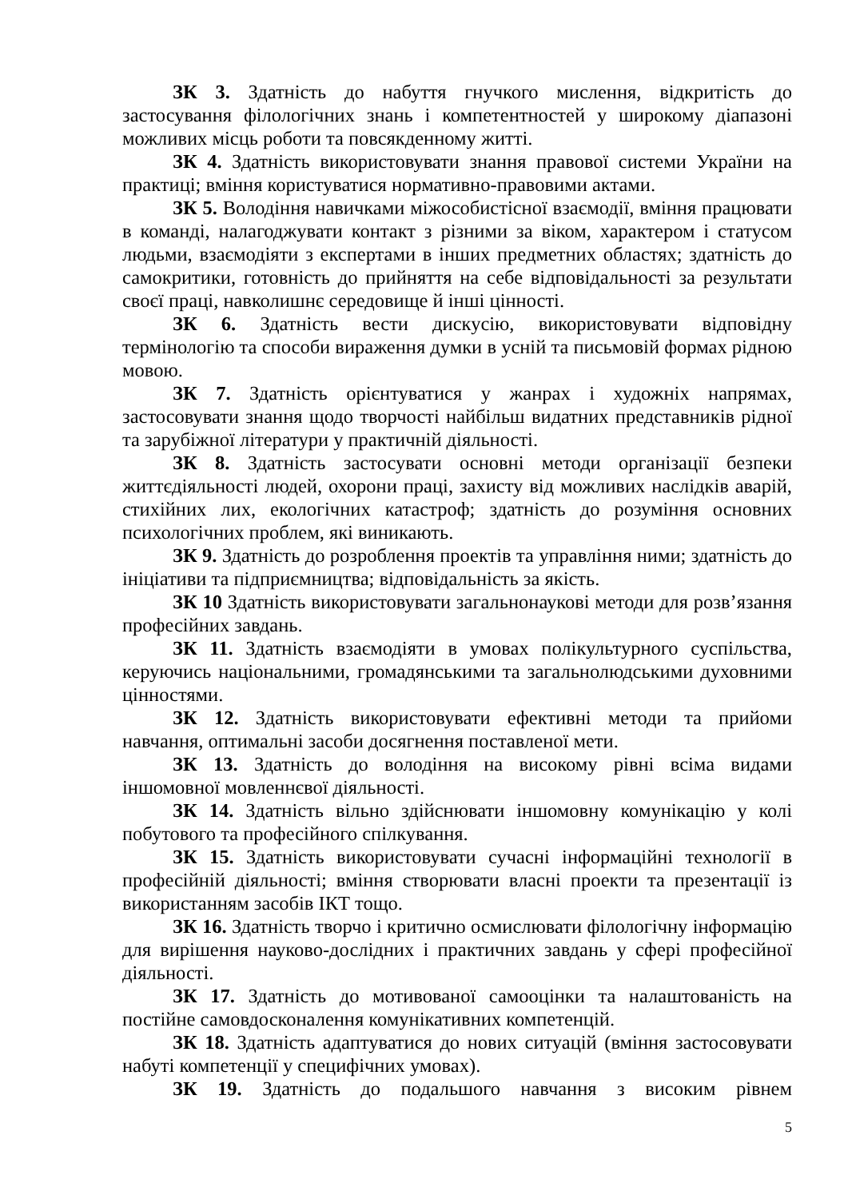ЗК 3. Здатність до набуття гнучкого мислення, відкритість до застосування філологічних знань і компетентностей у широкому діапазоні можливих місць роботи та повсякденному житті.
ЗК 4. Здатність використовувати знання правової системи України на практиці; вміння користуватися нормативно-правовими актами.
ЗК 5. Володіння навичками міжособистісної взаємодії, вміння працювати в команді, налагоджувати контакт з різними за віком, характером і статусом людьми, взаємодіяти з експертами в інших предметних областях; здатність до самокритики, готовність до прийняття на себе відповідальності за результати своєї праці, навколишнє середовище й інші цінності.
ЗК 6. Здатність вести дискусію, використовувати відповідну термінологію та способи вираження думки в усній та письмовій формах рідною мовою.
ЗК 7. Здатність орієнтуватися у жанрах і художніх напрямах, застосовувати знання щодо творчості найбільш видатних представників рідної та зарубіжної літератури у практичній діяльності.
ЗК 8. Здатність застосувати основні методи організації безпеки життєдіяльності людей, охорони праці, захисту від можливих наслідків аварій, стихійних лих, екологічних катастроф; здатність до розуміння основних психологічних проблем, які виникають.
ЗК 9. Здатність до розроблення проектів та управління ними; здатність до ініціативи та підприємництва; відповідальність за якість.
ЗК 10 Здатність використовувати загальнонаукові методи для розв’язання професійних завдань.
ЗК 11. Здатність взаємодіяти в умовах полікультурного суспільства, керуючись національними, громадянськими та загальнолюдськими духовними цінностями.
ЗК 12. Здатність використовувати ефективні методи та прийоми навчання, оптимальні засоби досягнення поставленої мети.
ЗК 13. Здатність до володіння на високому рівні всіма видами іншомовної мовленнєвої діяльності.
ЗК 14. Здатність вільно здійснювати іншомовну комунікацію у колі побутового та професійного спілкування.
ЗК 15. Здатність використовувати сучасні інформаційні технології в професійній діяльності; вміння створювати власні проекти та презентації із використанням засобів ІКТ тощо.
ЗК 16. Здатність творчо і критично осмислювати філологічну інформацію для вирішення науково-дослідних і практичних завдань у сфері професійної діяльності.
ЗК 17. Здатність до мотивованої самооцінки та налаштованість на постійне самовдосконалення комунікативних компетенцій.
ЗК 18. Здатність адаптуватися до нових ситуацій (вміння застосовувати набуті компетенції у специфічних умовах).
ЗК 19. Здатність до подальшого навчання з високим рівнем
5